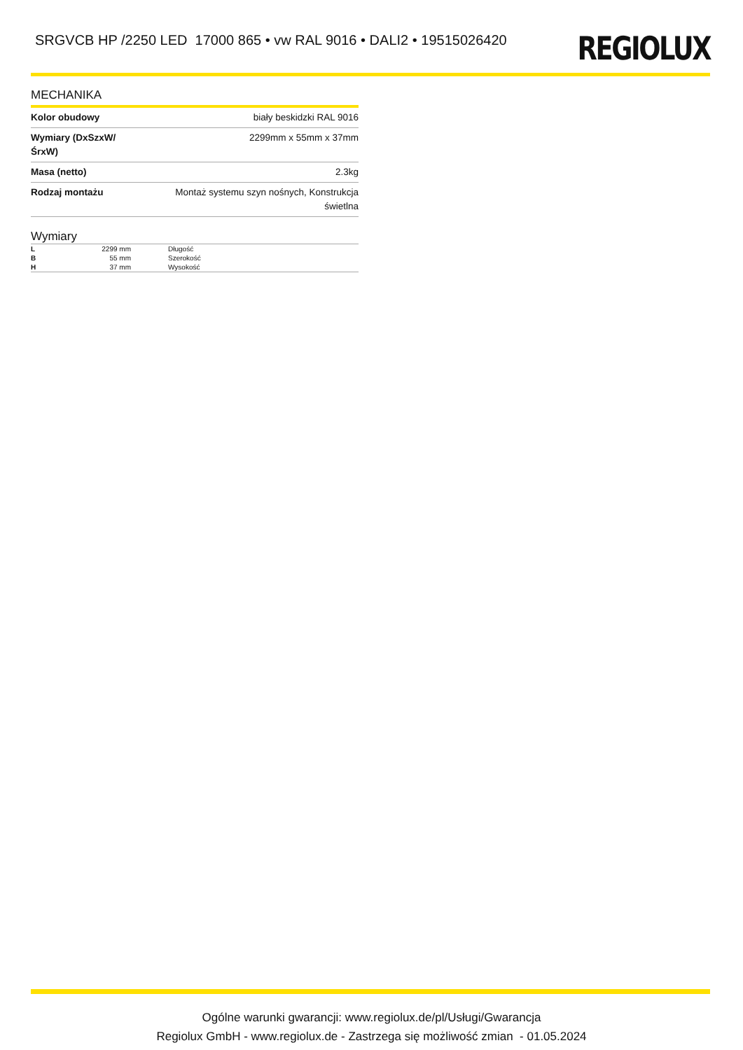SRGVCB HP /2250 LED 17000 865 • vw RAL 9016 • DALI2 • 19515026420
REGIOLUX
MECHANIKA
| Kolor obudowy | biały beskidzki RAL 9016 |
| Wymiary (DxSzxW/ŚrxW) | 2299mm x 55mm x 37mm |
| Masa (netto) | 2.3kg |
| Rodzaj montażu | Montaż systemu szyn nośnych, Konstrukcja świetlna |
Wymiary
| L | 2299 mm | Długość |
| B | 55 mm | Szerokość |
| H | 37 mm | Wysokość |
Ogólne warunki gwarancji: www.regiolux.de/pl/Usługi/Gwarancja
Regiolux GmbH - www.regiolux.de - Zastrzega się możliwość zmian - 01.05.2024